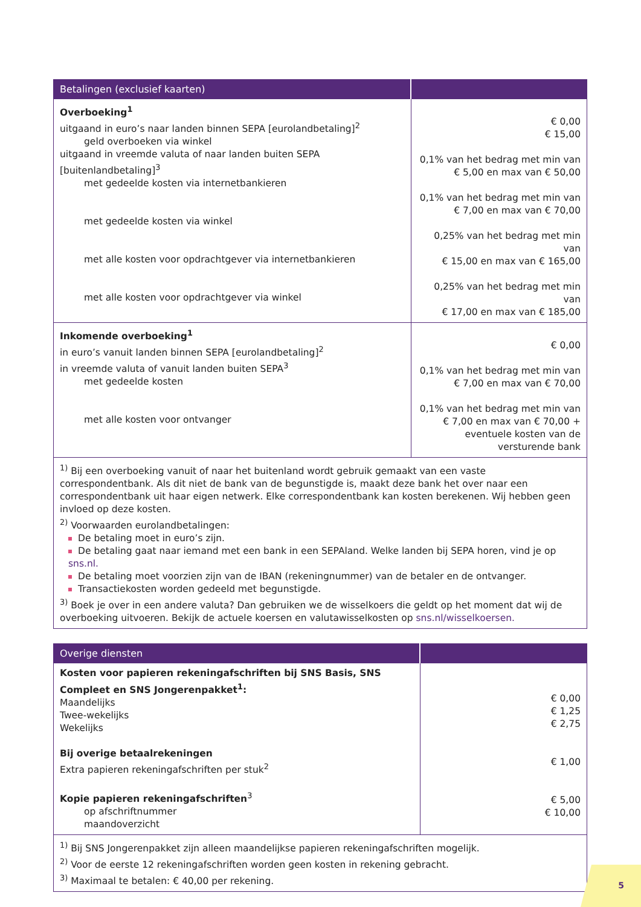| Betalingen (exclusief kaarten) | |
| --- | --- |
| Overboeking<sup>1</sup> uitgaand in euro’s naar landen binnen SEPA [eurolandbetaling]<sup>2</sup> geld overboeken via winkel uitgaand in vreemde valuta of naar landen buiten SEPA [buitenlandbetaling]<sup>3</sup> met gedeelde kosten via internetbankieren met gedeelde kosten via winkel met alle kosten voor opdrachtgever via internetbankieren met alle kosten voor opdrachtgever via winkel | € 0,00 € 15,00 0,1% van het bedrag met min van € 5,00 en max van € 50,00 0,1% van het bedrag met min van € 7,00 en max van € 70,00 0,25% van het bedrag met min van € 15,00 en max van € 165,00 0,25% van het bedrag met min van € 17,00 en max van € 185,00 |
| Inkomende overboeking<sup>1</sup> in euro’s vanuit landen binnen SEPA [eurolandbetaling]<sup>2</sup> in vreemde valuta of vanuit landen buiten SEPA<sup>3</sup> met gedeelde kosten met alle kosten voor ontvanger | € 0,00 0,1% van het bedrag met min van € 7,00 en max van € 70,00 0,1% van het bedrag met min van € 7,00 en max van € 70,00 + eventuele kosten van de versturende bank |
| <sup>1)</sup> Bij een overboeking vanuit of naar het buitenland wordt gebruik gemaakt van een vaste correspondentbank. Als dit niet de bank van de begunstigde is, maakt deze bank het over naar een correspondentbank uit haar eigen netwerk. Elke correspondentbank kan kosten berekenen. Wij hebben geen invloed op deze kosten. <sup>2)</sup> Voorwaarden eurolandbetalingen: De betaling moet in euro’s zijn. De betaling gaat naar iemand met een bank in een SEPAland. Welke landen bij SEPA horen, vind je op sns.nl. De betaling moet voorzien zijn van de IBAN (rekeningnummer) van de betaler en de ontvanger. Transactiekosten worden gedeeld met begunstigde. <sup>3)</sup> Boek je over in een andere valuta? Dan gebruiken we de wisselkoers die geldt op het moment dat wij de overboeking uitvoeren. Bekijk de actuele koersen en valutawisselkosten op sns.nl/wisselkoersen. | |
| Overige diensten | |
| --- | --- |
| Kosten voor papieren rekeningafschriften bij SNS Basis, SNS Compleet en SNS Jongerenpakket<sup>1</sup>: Maandelijks Twee-wekelijks Wekelijks Bij overige betaalrekeningen Extra papieren rekeningafschriften per stuk<sup>2</sup> Kopie papieren rekeningafschriften<sup>3</sup> op afschriftnummer maandoverzicht | € 0,00 € 1,25 € 2,75 € 1,00 € 5,00 € 10,00 |
| <sup>1)</sup> Bij SNS Jongerenpakket zijn alleen maandelijkse papieren rekeningafschriften mogelijk. <sup>2)</sup> Voor de eerste 12 rekeningafschriften worden geen kosten in rekening gebracht. <sup>3)</sup> Maximaal te betalen: € 40,00 per rekening. | |
5